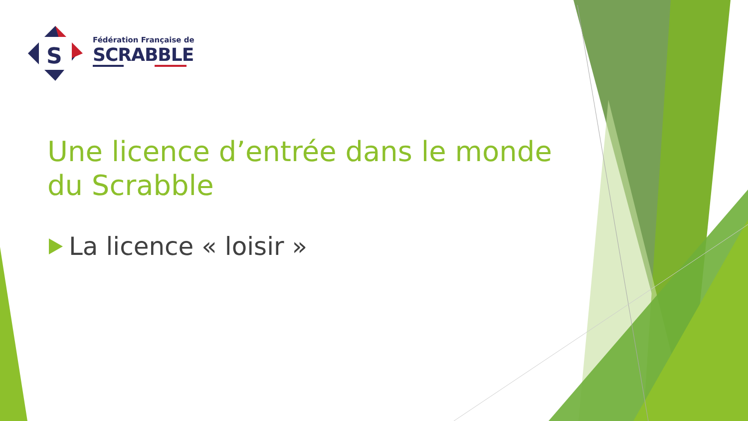S
Fédération Française de
SCRABBLE
Une licence d’entrée dans le monde du Scrabble
La licence « loisir »